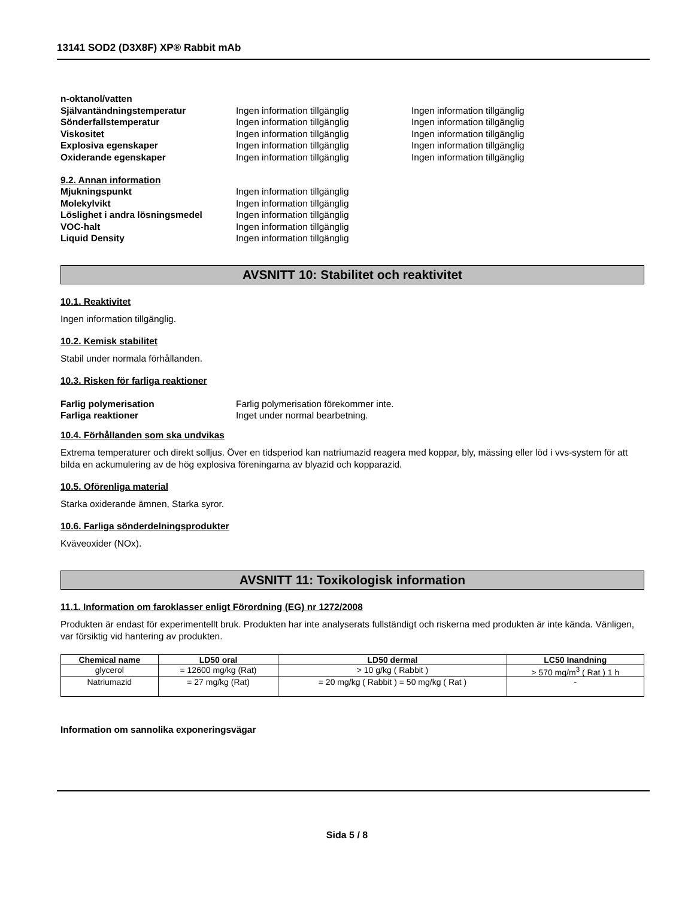13141 SOD2 (D3X8F) XP® Rabbit mAb
n-oktanol/vatten
Självantändningstemperatur Ingen information tillgänglig Ingen information tillgänglig
Sönderfallstemperatur Ingen information tillgänglig Ingen information tillgänglig
Viskositet Ingen information tillgänglig Ingen information tillgänglig
Explosiva egenskaper Ingen information tillgänglig Ingen information tillgänglig
Oxiderande egenskaper Ingen information tillgänglig Ingen information tillgänglig
9.2. Annan information
Mjukningspunkt Ingen information tillgänglig
Molekylvikt Ingen information tillgänglig
Löslighet i andra lösningsmedel Ingen information tillgänglig
VOC-halt Ingen information tillgänglig
Liquid Density Ingen information tillgänglig
AVSNITT 10: Stabilitet och reaktivitet
10.1. Reaktivitet
Ingen information tillgänglig.
10.2. Kemisk stabilitet
Stabil under normala förhållanden.
10.3. Risken för farliga reaktioner
Farlig polymerisation Farlig polymerisation förekommer inte.
Farliga reaktioner Inget under normal bearbetning.
10.4. Förhållanden som ska undvikas
Extrema temperaturer och direkt solljus. Över en tidsperiod kan natriumazid reagera med koppar, bly, mässing eller löd i vvs-system för att bilda en ackumulering av de hög explosiva föreningarna av blyazid och kopparazid.
10.5. Oförenliga material
Starka oxiderande ämnen, Starka syror.
10.6. Farliga sönderdelningsprodukter
Kväveoxider (NOx).
AVSNITT 11: Toxikologisk information
11.1. Information om faroklasser enligt Förordning (EG) nr 1272/2008
Produkten är endast för experimentellt bruk. Produkten har inte analyserats fullständigt och riskerna med produkten är inte kända. Vänligen, var försiktig vid hantering av produkten.
| Chemical name | LD50 oral | LD50 dermal | LC50 Inandning |
| --- | --- | --- | --- |
| glycerol | = 12600 mg/kg (Rat) | > 10 g/kg ( Rabbit ) | > 570 mg/m<sup>3</sup> ( Rat ) 1 h |
| Natriumazid | = 27 mg/kg (Rat) | = 20 mg/kg ( Rabbit ) = 50 mg/kg ( Rat ) | - |
Information om sannolika exponeringsvägar
Sida 5 / 8